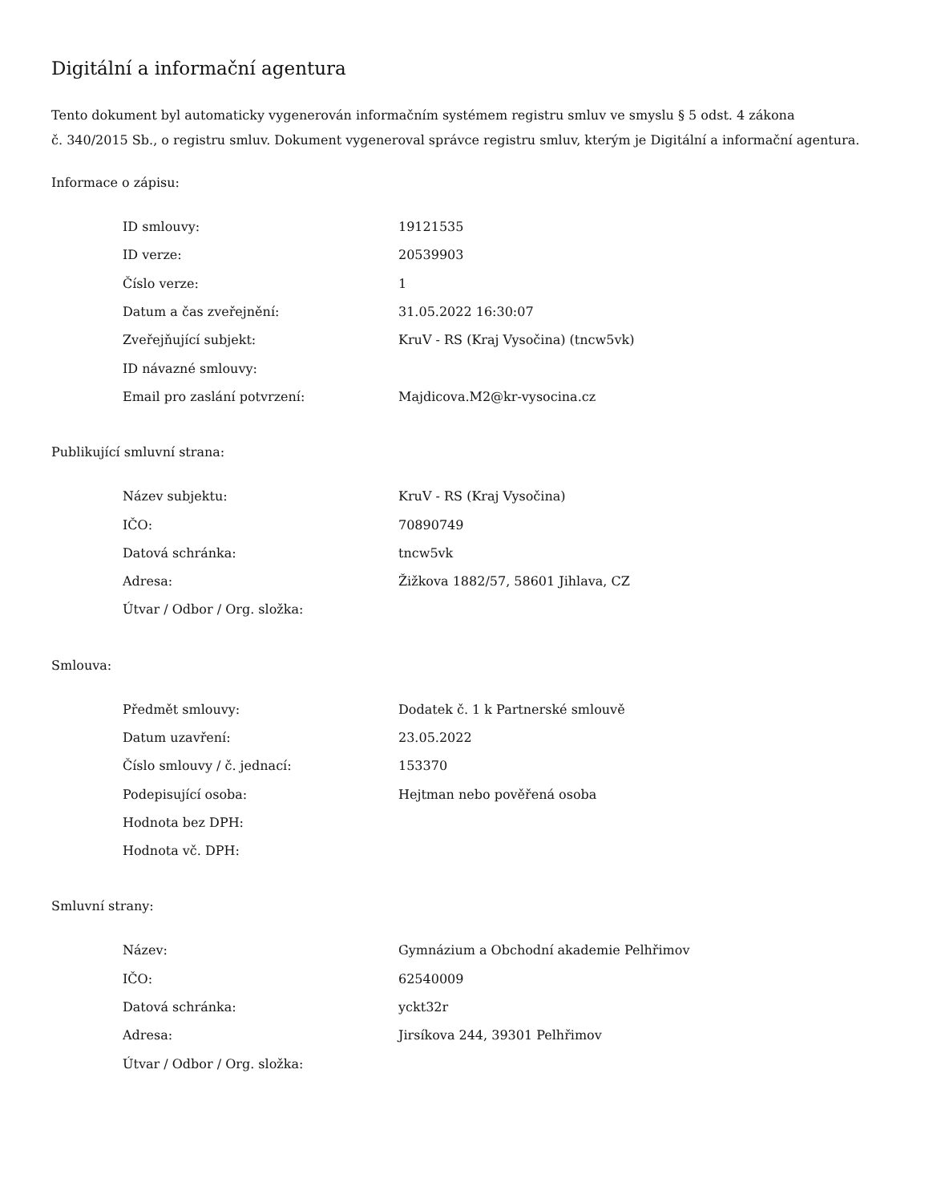Digitální a informační agentura
Tento dokument byl automaticky vygenerován informačním systémem registru smluv ve smyslu § 5 odst. 4 zákona
č. 340/2015 Sb., o registru smluv. Dokument vygeneroval správce registru smluv, kterým je Digitální a informační agentura.
Informace o zápisu:
| ID smlouvy: | 19121535 |
| ID verze: | 20539903 |
| Číslo verze: | 1 |
| Datum a čas zveřejnění: | 31.05.2022 16:30:07 |
| Zveřejňující subjekt: | KruV - RS (Kraj Vysočina) (tncw5vk) |
| ID návazné smlouvy: | |
| Email pro zaslání potvrzení: | Majdicova.M2@kr-vysocina.cz |
Publikující smluvní strana:
| Název subjektu: | KruV - RS (Kraj Vysočina) |
| IČO: | 70890749 |
| Datová schránka: | tncw5vk |
| Adresa: | Žižkova 1882/57, 58601 Jihlava, CZ |
| Útvar / Odbor / Org. složka: | |
Smlouva:
| Předmět smlouvy: | Dodatek č. 1 k Partnerské smlouvě |
| Datum uzavření: | 23.05.2022 |
| Číslo smlouvy / č. jednací: | 153370 |
| Podepisující osoba: | Hejtman nebo pověřená osoba |
| Hodnota bez DPH: | |
| Hodnota vč. DPH: | |
Smluvní strany:
| Název: | Gymnázium a Obchodní akademie Pelhřimov |
| IČO: | 62540009 |
| Datová schránka: | yckt32r |
| Adresa: | Jirsíkova 244, 39301 Pelhřimov |
| Útvar / Odbor / Org. složka: | |